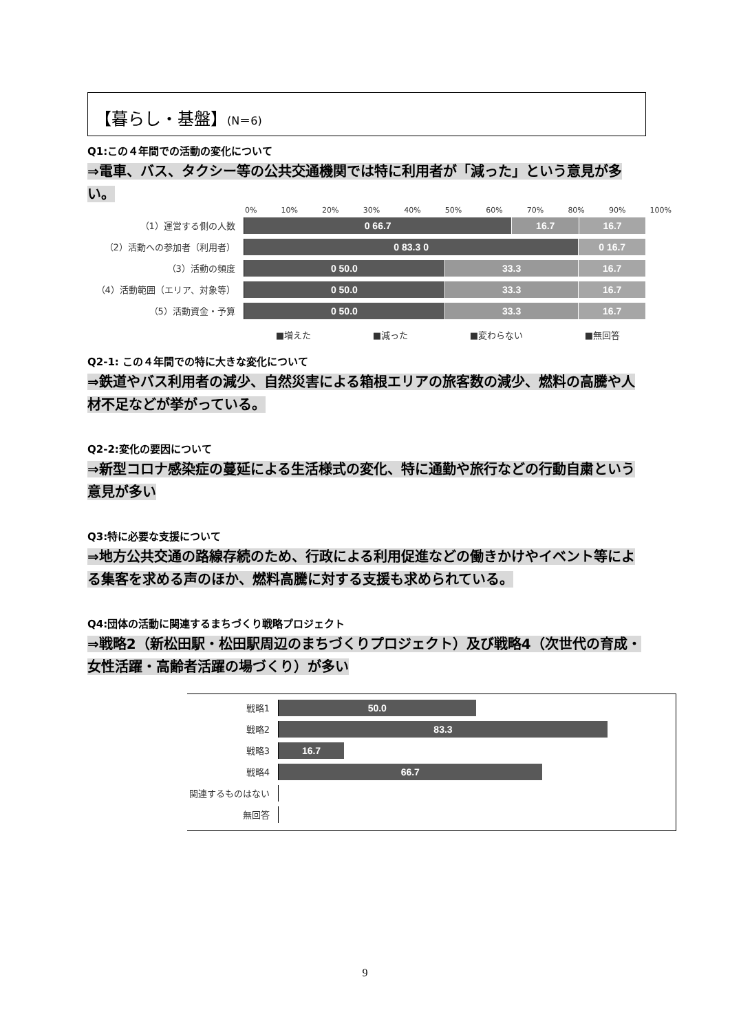【暮らし・基盤】(N＝6)
Q1:この４年間での活動の変化について
⇒電車、バス、タクシー等の公共交通機関では特に利用者が「減った」という意見が多い。
0% 10% 20% 30% 40% 50% 60% 70% 80% 90% 100%
（1）運営する側の人数
0 66.7 16.7 16.7
（2）活動への参加者（利用者）
0 83.3 0 0 16.7
（3）活動の頻度
0 50.0 33.3 16.7
（4）活動範囲（エリア、対象等）
0 50.0 33.3 16.7
（5）活動資金・予算
0 50.0 33.3 16.7
■増えた ■減った ■変わらない ■無回答
Q2-1: この４年間での特に大きな変化について
⇒鉄道やバス利用者の減少、自然災害による箱根エリアの旅客数の減少、燃料の高騰や人材不足などが挙がっている。
Q2-2:変化の要因について
⇒新型コロナ感染症の蔓延による生活様式の変化、特に通勤や旅行などの行動自粛という意見が多い
Q3:特に必要な支援について
⇒地方公共交通の路線存続のため、行政による利用促進などの働きかけやイベント等による集客を求める声のほか、燃料高騰に対する支援も求められている。
Q4:団体の活動に関連するまちづくり戦略プロジェクト
⇒戦略2（新松田駅・松田駅周辺のまちづくりプロジェクト）及び戦略4（次世代の育成・女性活躍・高齢者活躍の場づくり）が多い
戦略1
50.0
戦略2
83.3
戦略3
16.7
戦略4
66.7
関連するものはない
無回答
9